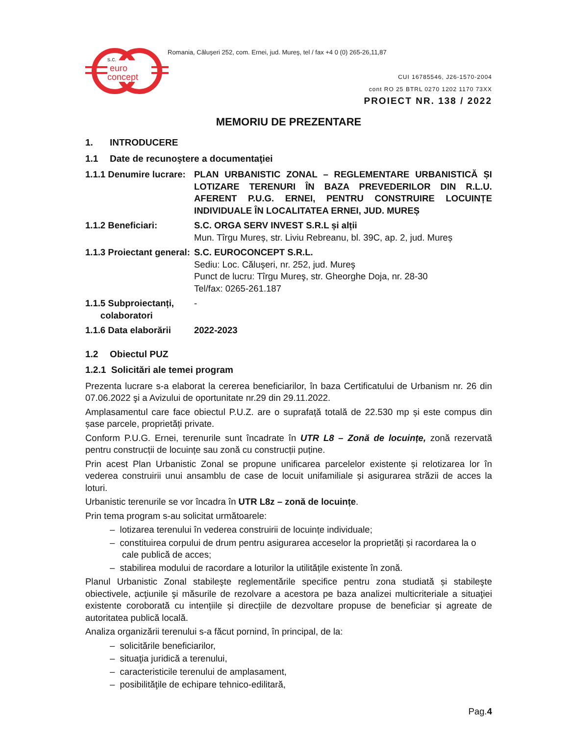euro
concept
s.c.
Romania, Căluşeri 252, com. Ernei, jud. Mureş, tel / fax +4 0 (0) 265-26,11,87
CUI 16785546, J26-1570-2004
cont RO 25 BTRL 0270 1202 1170 73XX
PROIECT NR. 138 / 2022
MEMORIU DE PREZENTARE
1. INTRODUCERE
1.1 Date de recunoştere a documentaţiei
1.1.1 Denumire lucrare:
PLAN URBANISTIC ZONAL – REGLEMENTARE URBANISTICĂ ȘI LOTIZARE TERENURI ÎN BAZA PREVEDERILOR DIN R.L.U. AFERENT P.U.G. ERNEI, PENTRU CONSTRUIRE LOCUINȚE INDIVIDUALE ÎN LOCALITATEA ERNEI, JUD. MUREȘ
1.1.2 Beneficiari: S.C. ORGA SERV INVEST S.R.L și alții
Mun. Tîrgu Mureș, str. Liviu Rebreanu, bl. 39C, ap. 2, jud. Mureș
1.1.3 Proiectant general:
S.C. EUROCONCEPT S.R.L.
Sediu: Loc. Căluşeri, nr. 252, jud. Mureş
Punct de lucru: Tîrgu Mureş, str. Gheorghe Doja, nr. 28-30
Tel/fax: 0265-261.187
1.1.5 Subproiectanți,
colaboratori
-
1.1.6 Data elaborării
2022-2023
1.2 Obiectul PUZ
1.2.1 Solicitări ale temei program
Prezenta lucrare s-a elaborat la cererea beneficiarilor, în baza Certificatului de Urbanism nr. 26 din 07.06.2022 şi a Avizului de oportunitate nr.29 din 29.11.2022.
Amplasamentul care face obiectul P.U.Z. are o suprafață totală de 22.530 mp și este compus din șase parcele, proprietăți private.
Conform P.U.G. Ernei, terenurile sunt încadrate în UTR L8 – Zonă de locuințe, zonă rezervată pentru construcții de locuințe sau zonă cu construcții puține.
Prin acest Plan Urbanistic Zonal se propune unificarea parcelelor existente și relotizarea lor în vederea construirii unui ansamblu de case de locuit unifamiliale și asigurarea străzii de acces la loturi.
Urbanistic terenurile se vor încadra în UTR L8z – zonă de locuințe.
Prin tema program s-au solicitat următoarele:
– lotizarea terenului în vederea construirii de locuințe individuale;
– constituirea corpului de drum pentru asigurarea acceselor la proprietăți și racordarea la o cale publică de acces;
– stabilirea modului de racordare a loturilor la utilitățile existente în zonă.
Planul Urbanistic Zonal stabileşte reglementările specifice pentru zona studiată și stabileşte obiectivele, acţiunile şi măsurile de rezolvare a acestora pe baza analizei multicriteriale a situaţiei existente coroborată cu intențiile și direcțiile de dezvoltare propuse de beneficiar și agreate de autoritatea publică locală.
Analiza organizării terenului s-a făcut pornind, în principal, de la:
– solicitările beneficiarilor,
– situaţia juridică a terenului,
– caracteristicile terenului de amplasament,
– posibilităţile de echipare tehnico-edilitară,
Pag.4